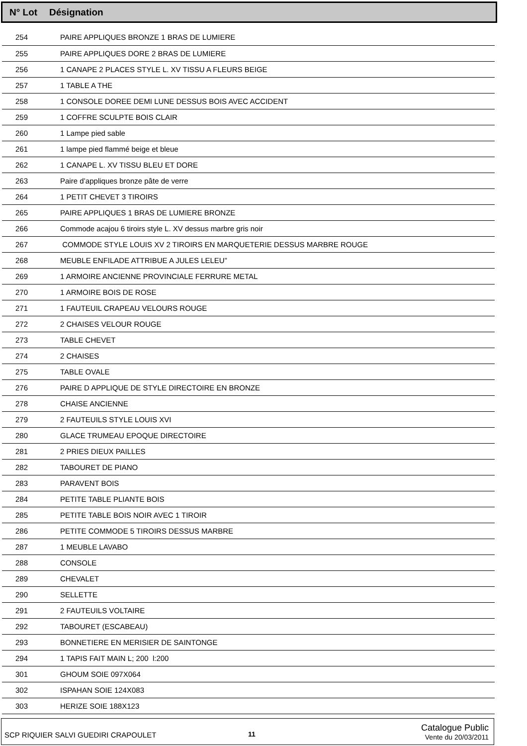N° Lot Désignation
| 254 | PAIRE APPLIQUES BRONZE 1 BRAS DE LUMIERE |
| 255 | PAIRE APPLIQUES DORE 2 BRAS DE LUMIERE |
| 256 | 1 CANAPE 2 PLACES STYLE L. XV TISSU A FLEURS BEIGE |
| 257 | 1 TABLE A THE |
| 258 | 1 CONSOLE DOREE DEMI LUNE DESSUS BOIS AVEC ACCIDENT |
| 259 | 1 COFFRE SCULPTE BOIS CLAIR |
| 260 | 1 Lampe pied sable |
| 261 | 1 lampe pied flammé beige et bleue |
| 262 | 1 CANAPE L. XV TISSU BLEU ET DORE |
| 263 | Paire d’appliques bronze pâte de verre |
| 264 | 1 PETIT CHEVET 3 TIROIRS |
| 265 | PAIRE APPLIQUES 1 BRAS DE LUMIERE BRONZE |
| 266 | Commode acajou 6 tiroirs style L. XV dessus marbre gris noir |
| 267 | COMMODE STYLE LOUIS XV 2 TIROIRS EN MARQUETERIE DESSUS MARBRE ROUGE |
| 268 | MEUBLE ENFILADE ATTRIBUE A JULES LELEU” |
| 269 | 1 ARMOIRE ANCIENNE PROVINCIALE FERRURE METAL |
| 270 | 1 ARMOIRE BOIS DE ROSE |
| 271 | 1 FAUTEUIL CRAPEAU VELOURS ROUGE |
| 272 | 2 CHAISES VELOUR ROUGE |
| 273 | TABLE CHEVET |
| 274 | 2 CHAISES |
| 275 | TABLE OVALE |
| 276 | PAIRE D APPLIQUE DE STYLE DIRECTOIRE EN BRONZE |
| 278 | CHAISE ANCIENNE |
| 279 | 2 FAUTEUILS STYLE LOUIS XVI |
| 280 | GLACE TRUMEAU EPOQUE DIRECTOIRE |
| 281 | 2 PRIES DIEUX PAILLES |
| 282 | TABOURET DE PIANO |
| 283 | PARAVENT BOIS |
| 284 | PETITE TABLE PLIANTE BOIS |
| 285 | PETITE TABLE BOIS NOIR AVEC 1 TIROIR |
| 286 | PETITE COMMODE 5 TIROIRS DESSUS MARBRE |
| 287 | 1 MEUBLE LAVABO |
| 288 | CONSOLE |
| 289 | CHEVALET |
| 290 | SELLETTE |
| 291 | 2 FAUTEUILS VOLTAIRE |
| 292 | TABOURET (ESCABEAU) |
| 293 | BONNETIERE EN MERISIER DE SAINTONGE |
| 294 | 1 TAPIS FAIT MAIN L; 200 l:200 |
| 301 | GHOUM SOIE 097X064 |
| 302 | ISPAHAN SOIE 124X083 |
| 303 | HERIZE SOIE 188X123 |
SCP RIQUIER SALVI GUEDIRI CRAPOULET 11
Catalogue Public
Vente du 20/03/2011